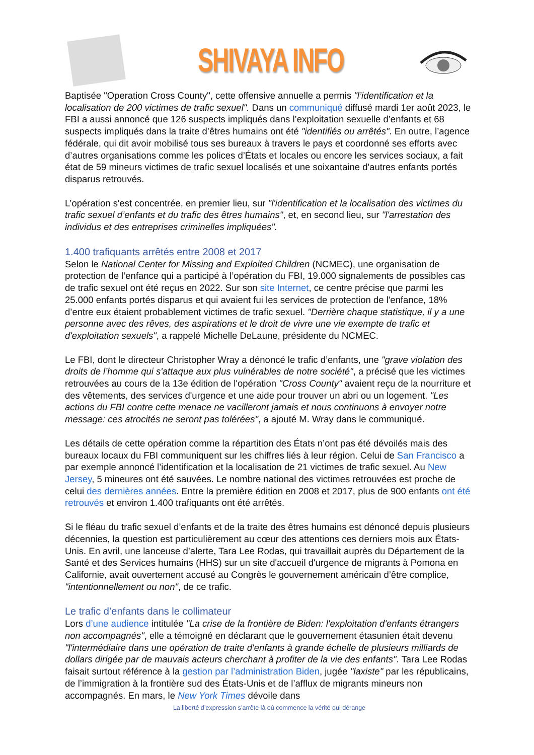SHIVAYA INFO
Baptisée "Operation Cross County", cette offensive annuelle a permis "l’identification et la localisation de 200 victimes de trafic sexuel". Dans un communiqué diffusé mardi 1er août 2023, le FBI a aussi annoncé que 126 suspects impliqués dans l’exploitation sexuelle d’enfants et 68 suspects impliqués dans la traite d’êtres humains ont été "identifiés ou arrêtés". En outre, l’agence fédérale, qui dit avoir mobilisé tous ses bureaux à travers le pays et coordonné ses efforts avec d’autres organisations comme les polices d’États et locales ou encore les services sociaux, a fait état de 59 mineurs victimes de trafic sexuel localisés et une soixantaine d'autres enfants portés disparus retrouvés.
L’opération s'est concentrée, en premier lieu, sur "l'identification et la localisation des victimes du trafic sexuel d’enfants et du trafic des êtres humains", et, en second lieu, sur "l'arrestation des individus et des entreprises criminelles impliquées".
1.400 trafiquants arrêtés entre 2008 et 2017
Selon le National Center for Missing and Exploited Children (NCMEC), une organisation de protection de l’enfance qui a participé à l’opération du FBI, 19.000 signalements de possibles cas de trafic sexuel ont été reçus en 2022. Sur son site Internet, ce centre précise que parmi les 25.000 enfants portés disparus et qui avaient fui les services de protection de l'enfance, 18% d’entre eux étaient probablement victimes de trafic sexuel. "Derrière chaque statistique, il y a une personne avec des rêves, des aspirations et le droit de vivre une vie exempte de trafic et d'exploitation sexuels", a rappelé Michelle DeLaune, présidente du NCMEC.
Le FBI, dont le directeur Christopher Wray a dénoncé le trafic d’enfants, une "grave violation des droits de l’homme qui s'attaque aux plus vulnérables de notre société", a précisé que les victimes retrouvées au cours de la 13e édition de l'opération "Cross County" avaient reçu de la nourriture et des vêtements, des services d'urgence et une aide pour trouver un abri ou un logement. "Les actions du FBI contre cette menace ne vacilleront jamais et nous continuons à envoyer notre message: ces atrocités ne seront pas tolérées", a ajouté M. Wray dans le communiqué.
Les détails de cette opération comme la répartition des États n’ont pas été dévoilés mais des bureaux locaux du FBI communiquent sur les chiffres liés à leur région. Celui de San Francisco a par exemple annoncé l’identification et la localisation de 21 victimes de trafic sexuel. Au New Jersey, 5 mineures ont été sauvées. Le nombre national des victimes retrouvées est proche de celui des dernières années. Entre la première édition en 2008 et 2017, plus de 900 enfants ont été retrouvés et environ 1.400 trafiquants ont été arrêtés.
Si le fléau du trafic sexuel d’enfants et de la traite des êtres humains est dénoncé depuis plusieurs décennies, la question est particulièrement au cœur des attentions ces derniers mois aux États-Unis. En avril, une lanceuse d’alerte, Tara Lee Rodas, qui travaillait auprès du Département de la Santé et des Services humains (HHS) sur un site d'accueil d'urgence de migrants à Pomona en Californie, avait ouvertement accusé au Congrès le gouvernement américain d’être complice, "intentionnellement ou non", de ce trafic.
Le trafic d’enfants dans le collimateur
Lors d’une audience intitulée "La crise de la frontière de Biden: l'exploitation d'enfants étrangers non accompagnés", elle a témoigné en déclarant que le gouvernement étasunien était devenu "l'intermédiaire dans une opération de traite d'enfants à grande échelle de plusieurs milliards de dollars dirigée par de mauvais acteurs cherchant à profiter de la vie des enfants". Tara Lee Rodas faisait surtout référence à la gestion par l’administration Biden, jugée "laxiste" par les républicains, de l’immigration à la frontière sud des États-Unis et de l’afflux de migrants mineurs non accompagnés. En mars, le New York Times dévoile dans
La liberté d’expression s’arrête là où commence la vérité qui dérange